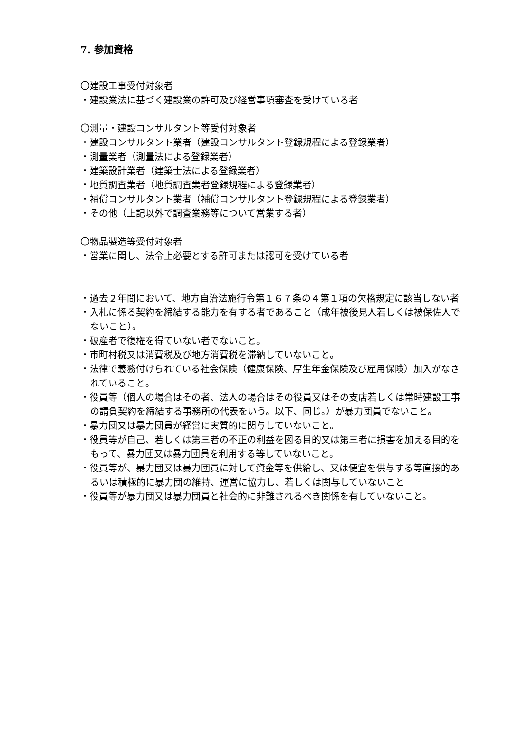7. 参加資格
〇建設工事受付対象者
・建設業法に基づく建設業の許可及び経営事項審査を受けている者
〇測量・建設コンサルタント等受付対象者
・建設コンサルタント業者（建設コンサルタント登録規程による登録業者）
・測量業者（測量法による登録業者）
・建築設計業者（建築士法による登録業者）
・地質調査業者（地質調査業者登録規程による登録業者）
・補償コンサルタント業者（補償コンサルタント登録規程による登録業者）
・その他（上記以外で調査業務等について営業する者）
〇物品製造等受付対象者
・営業に関し、法令上必要とする許可または認可を受けている者
・過去２年間において、地方自治法施行令第１６７条の４第１項の欠格規定に該当しない者
・入札に係る契約を締結する能力を有する者であること（成年被後見人若しくは被保佐人でないこと）。
・破産者で復権を得ていない者でないこと。
・市町村税又は消費税及び地方消費税を滞納していないこと。
・法律で義務付けられている社会保険（健康保険、厚生年金保険及び雇用保険）加入がなされていること。
・役員等（個人の場合はその者、法人の場合はその役員又はその支店若しくは常時建設工事の請負契約を締結する事務所の代表をいう。以下、同じ。）が暴力団員でないこと。
・暴力団又は暴力団員が経営に実質的に関与していないこと。
・役員等が自己、若しくは第三者の不正の利益を図る目的又は第三者に損害を加える目的をもって、暴力団又は暴力団員を利用する等していないこと。
・役員等が、暴力団又は暴力団員に対して資金等を供給し、又は便宜を供与する等直接的あるいは積極的に暴力団の維持、運営に協力し、若しくは関与していないこと
・役員等が暴力団又は暴力団員と社会的に非難されるべき関係を有していないこと。